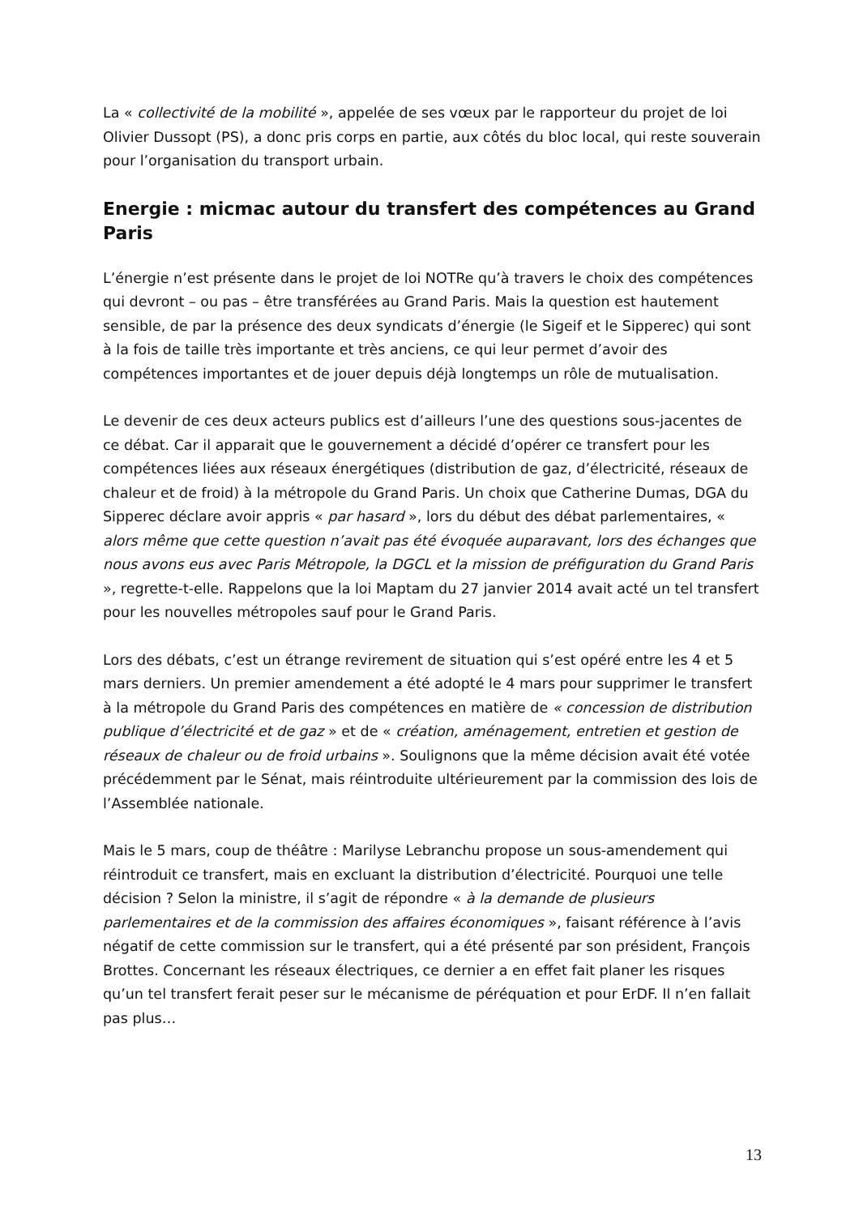La « collectivité de la mobilité », appelée de ses vœux par le rapporteur du projet de loi Olivier Dussopt (PS), a donc pris corps en partie, aux côtés du bloc local, qui reste souverain pour l’organisation du transport urbain.
Energie : micmac autour du transfert des compétences au Grand Paris
L’énergie n’est présente dans le projet de loi NOTRe qu’à travers le choix des compétences qui devront – ou pas – être transférées au Grand Paris. Mais la question est hautement sensible, de par la présence des deux syndicats d’énergie (le Sigeif et le Sipperec) qui sont à la fois de taille très importante et très anciens, ce qui leur permet d’avoir des compétences importantes et de jouer depuis déjà longtemps un rôle de mutualisation.
Le devenir de ces deux acteurs publics est d’ailleurs l’une des questions sous-jacentes de ce débat. Car il apparait que le gouvernement a décidé d’opérer ce transfert pour les compétences liées aux réseaux énergétiques (distribution de gaz, d’électricité, réseaux de chaleur et de froid) à la métropole du Grand Paris. Un choix que Catherine Dumas, DGA du Sipperec déclare avoir appris « par hasard », lors du début des débat parlementaires, « alors même que cette question n’avait pas été évoquée auparavant, lors des échanges que nous avons eus avec Paris Métropole, la DGCL et la mission de préfiguration du Grand Paris », regrette-t-elle. Rappelons que la loi Maptam du 27 janvier 2014 avait acté un tel transfert pour les nouvelles métropoles sauf pour le Grand Paris.
Lors des débats, c’est un étrange revirement de situation qui s’est opéré entre les 4 et 5 mars derniers. Un premier amendement a été adopté le 4 mars pour supprimer le transfert à la métropole du Grand Paris des compétences en matière de « concession de distribution publique d’électricité et de gaz » et de « création, aménagement, entretien et gestion de réseaux de chaleur ou de froid urbains ». Soulignons que la même décision avait été votée précédemment par le Sénat, mais réintroduite ultérieurement par la commission des lois de l’Assemblée nationale.
Mais le 5 mars, coup de théâtre : Marilyse Lebranchu propose un sous-amendement qui réintroduit ce transfert, mais en excluant la distribution d’électricité. Pourquoi une telle décision ? Selon la ministre, il s’agit de répondre « à la demande de plusieurs parlementaires et de la commission des affaires économiques », faisant référence à l’avis négatif de cette commission sur le transfert, qui a été présenté par son président, François Brottes. Concernant les réseaux électriques, ce dernier a en effet fait planer les risques qu’un tel transfert ferait peser sur le mécanisme de péréquation et pour ErDF. Il n’en fallait pas plus…
13